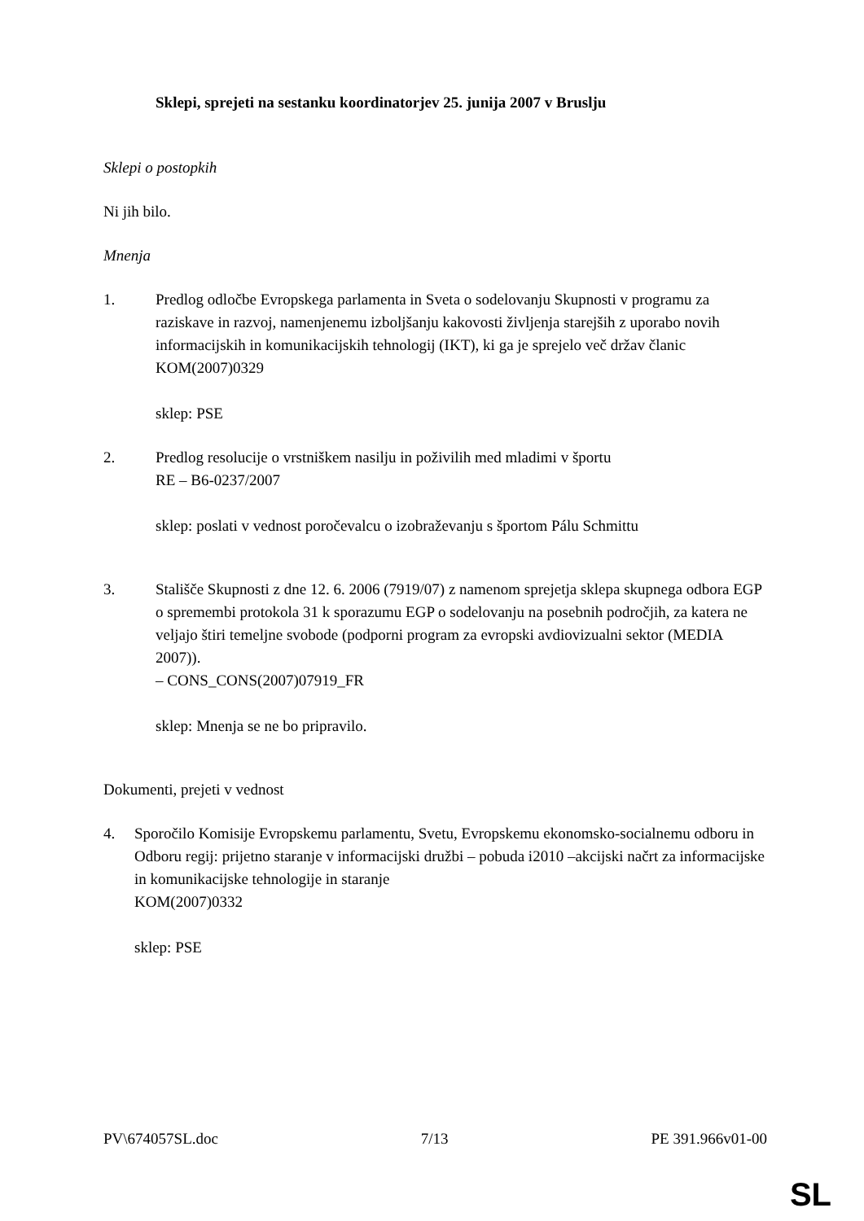Sklepi, sprejeti na sestanku koordinatorjev 25. junija 2007 v Bruslju
Sklepi o postopkih
Ni jih bilo.
Mnenja
1. Predlog odločbe Evropskega parlamenta in Sveta o sodelovanju Skupnosti v programu za raziskave in razvoj, namenjenemu izboljšanju kakovosti življenja starejših z uporabo novih informacijskih in komunikacijskih tehnologij (IKT), ki ga je sprejelo več držav članic
KOM(2007)0329
sklep: PSE
2. Predlog resolucije o vrstniškem nasilju in poživilih med mladimi v športu
RE – B6-0237/2007
sklep: poslati v vednost poročevalcu o izobraževanju s športom Pálu Schmittu
3. Stališče Skupnosti z dne 12. 6. 2006 (7919/07) z namenom sprejetja sklepa skupnega odbora EGP o spremembi protokola 31 k sporazumu EGP o sodelovanju na posebnih področjih, za katera ne veljajo štiri temeljne svobode (podporni program za evropski avdiovizualni sektor (MEDIA 2007)).
– CONS_CONS(2007)07919_FR
sklep: Mnenja se ne bo pripravilo.
Dokumenti, prejeti v vednost
4. Sporočilo Komisije Evropskemu parlamentu, Svetu, Evropskemu ekonomsko-socialnemu odboru in Odboru regij: prijetno staranje v informacijski družbi – pobuda i2010 –akcijski načrt za informacijske in komunikacijske tehnologije in staranje
KOM(2007)0332
sklep: PSE
PV\674057SL.doc 7/13 PE 391.966v01-00
SL